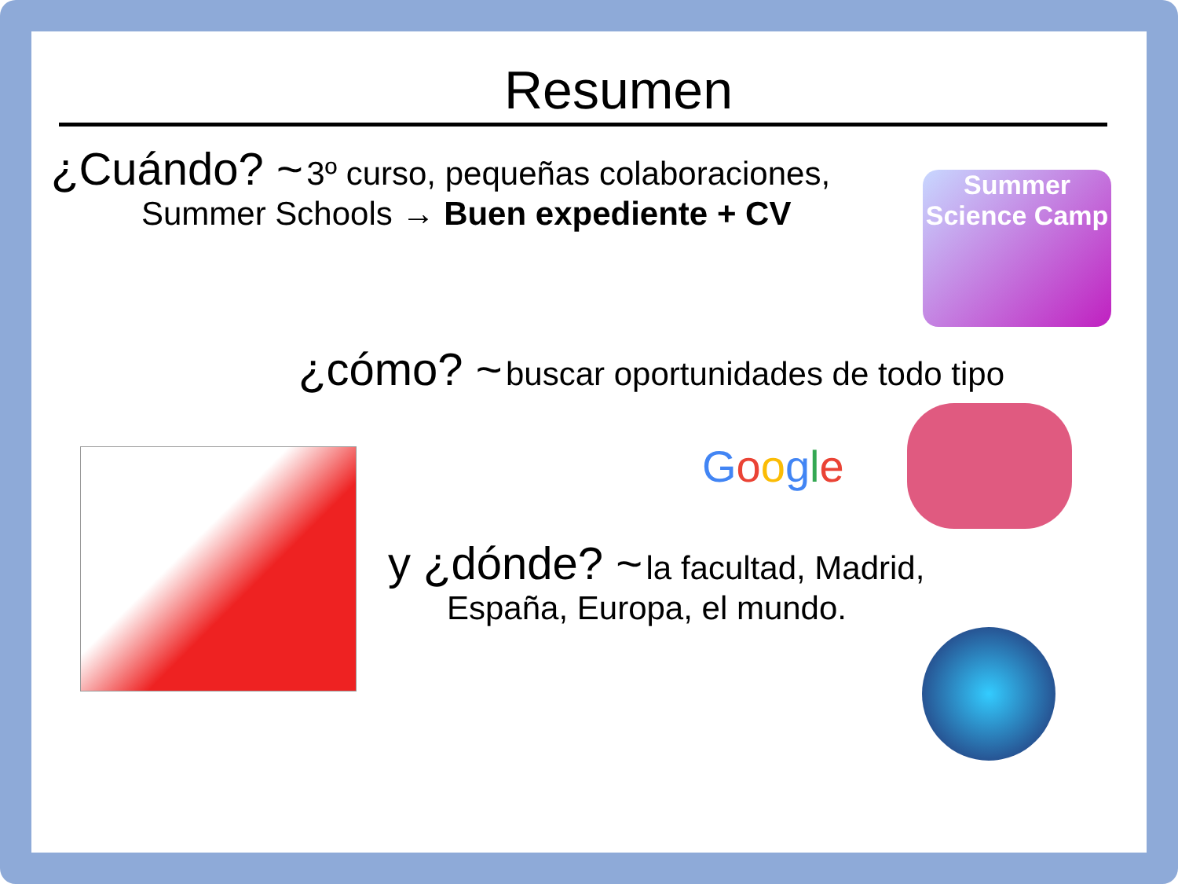Resumen
¿Cuándo? ~ 3º curso, pequeñas colaboraciones,
Summer Schools → Buen expediente + CV
Summer Science Camp
¿cómo? ~ buscar oportunidades de todo tipo
Google
y ¿dónde? ~ la facultad, Madrid,
España, Europa, el mundo.